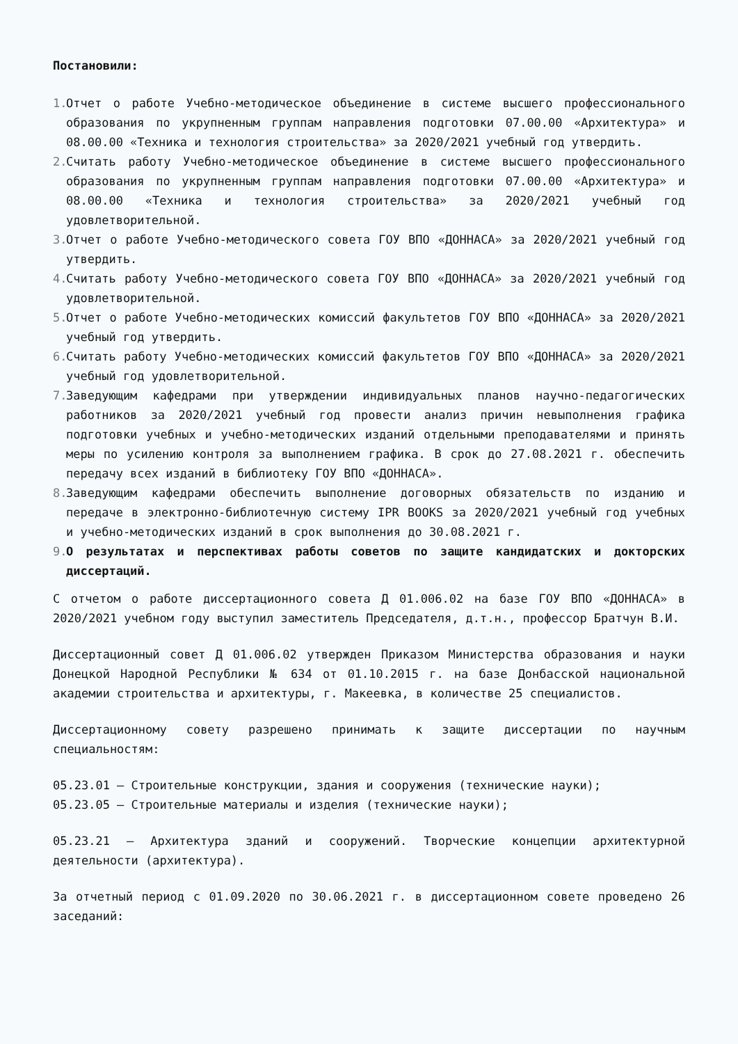Постановили:
1. Отчет о работе Учебно-методическое объединение в системе высшего профессионального образования по укрупненным группам направления подготовки 07.00.00 «Архитектура» и 08.00.00 «Техника и технология строительства» за 2020/2021 учебный год утвердить.
2. Считать работу Учебно-методическое объединение в системе высшего профессионального образования по укрупненным группам направления подготовки 07.00.00 «Архитектура» и 08.00.00 «Техника и технология строительства» за 2020/2021 учебный год удовлетворительной.
3. Отчет о работе Учебно-методического совета ГОУ ВПО «ДОННАСА» за 2020/2021 учебный год утвердить.
4. Считать работу Учебно-методического совета ГОУ ВПО «ДОННАСА» за 2020/2021 учебный год удовлетворительной.
5. Отчет о работе Учебно-методических комиссий факультетов ГОУ ВПО «ДОННАСА» за 2020/2021 учебный год утвердить.
6. Считать работу Учебно-методических комиссий факультетов ГОУ ВПО «ДОННАСА» за 2020/2021 учебный год удовлетворительной.
7. Заведующим кафедрами при утверждении индивидуальных планов научно-педагогических работников за 2020/2021 учебный год провести анализ причин невыполнения графика подготовки учебных и учебно-методических изданий отдельными преподавателями и принять меры по усилению контроля за выполнением графика. В срок до 27.08.2021 г. обеспечить передачу всех изданий в библиотеку ГОУ ВПО «ДОННАСА».
8. Заведующим кафедрами обеспечить выполнение договорных обязательств по изданию и передаче в электронно-библиотечную систему IPR BOOKS за 2020/2021 учебный год учебных и учебно-методических изданий в срок выполнения до 30.08.2021 г.
9. О результатах и перспективах работы советов по защите кандидатских и докторских диссертаций.
С отчетом о работе диссертационного совета Д 01.006.02 на базе ГОУ ВПО «ДОННАСА» в 2020/2021 учебном году выступил заместитель Председателя, д.т.н., профессор Братчун В.И.
Диссертационный совет Д 01.006.02 утвержден Приказом Министерства образования и науки Донецкой Народной Республики № 634 от 01.10.2015 г. на базе Донбасской национальной академии строительства и архитектуры, г. Макеевка, в количестве 25 специалистов.
Диссертационному совету разрешено принимать к защите диссертации по научным специальностям:
05.23.01 – Строительные конструкции, здания и сооружения (технические науки);
05.23.05 – Строительные материалы и изделия (технические науки);
05.23.21 – Архитектура зданий и сооружений. Творческие концепции архитектурной деятельности (архитектура).
За отчетный период с 01.09.2020 по 30.06.2021 г. в диссертационном совете проведено 26 заседаний: